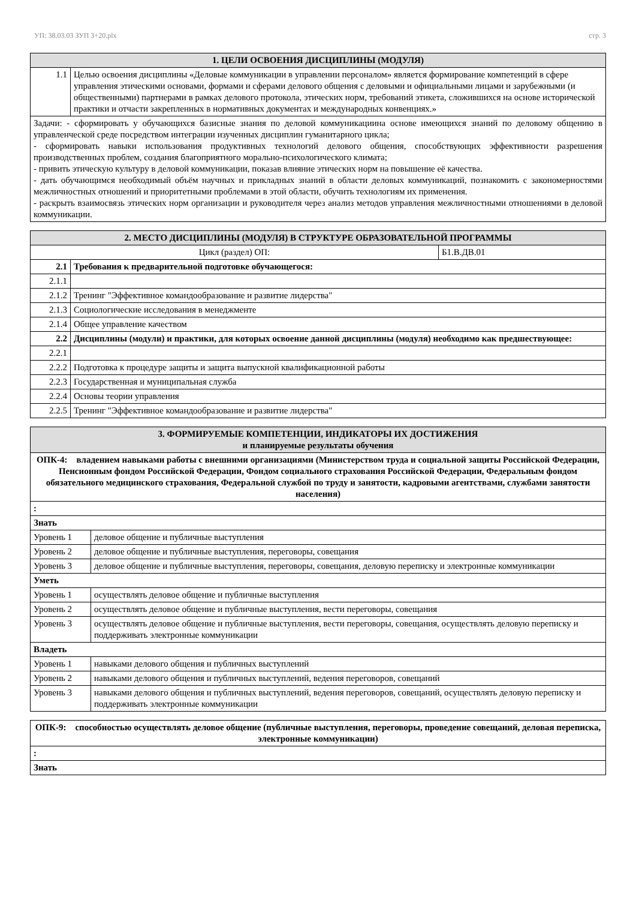УП: 38.03.03 ЗУП 3+20.plx стр. 3
| 1. ЦЕЛИ ОСВОЕНИЯ ДИСЦИПЛИНЫ (МОДУЛЯ) | |
| --- | --- |
| 1.1 | Целью освоения дисциплины «Деловые коммуникации в управлении персоналом» является формирование компетенций в сфере управления этическими основами, формами и сферами делового общения с деловыми и официальными лицами и зарубежными (и общественными) партнерами в рамках делового протокола, этических норм, требований этикета, сложившихся на основе исторической практики и отчасти закрепленных в нормативных документах и международных конвенциях.» |
| Задачи: - сформировать у обучающихся базисные знания по деловой коммуникациина основе имеющихся знаний по деловому общению в управленческой среде посредством интеграции изученных дисциплин гуманитарного цикла; - сформировать навыки использования продуктивных технологий делового общения, способствующих эффективности разрешения производственных проблем, создания благоприятного морально-психологического климата; - привить этическую культуру в деловой коммуникации, показав влияние этических норм на повышение её качества. - дать обучающимся необходимый объём научных и прикладных знаний в области деловых коммуникаций, познакомить с закономерностями межличностных отношений и приоритетными проблемами в этой области, обучить технологиям их применения. - раскрыть взаимосвязь этических норм организации и руководителя через анализ методов управления межличностными отношениями в деловой коммуникации. | |
| 2. МЕСТО ДИСЦИПЛИНЫ (МОДУЛЯ) В СТРУКТУРЕ ОБРАЗОВАТЕЛЬНОЙ ПРОГРАММЫ | | |
| --- | --- | --- |
| Цикл (раздел) ОП: | | Б1.В.ДВ.01 |
| 2.1 | Требования к предварительной подготовке обучающегося: | |
| 2.1.1 | | |
| 2.1.2 | Тренинг "Эффективное командообразование и развитие лидерства" | |
| 2.1.3 | Социологические исследования в менеджменте | |
| 2.1.4 | Общее управление качеством | |
| 2.2 | Дисциплины (модули) и практики, для которых освоение данной дисциплины (модуля) необходимо как предшествующее: | |
| 2.2.1 | | |
| 2.2.2 | Подготовка к процедуре защиты и защита выпускной квалификационной работы | |
| 2.2.3 | Государственная и муниципальная служба | |
| 2.2.4 | Основы теории управления | |
| 2.2.5 | Тренинг "Эффективное командообразование и развитие лидерства" | |
| 3. ФОРМИРУЕМЫЕ КОМПЕТЕНЦИИ, ИНДИКАТОРЫ ИХ ДОСТИЖЕНИЯ и планируемые результаты обучения | |
| --- | --- |
| ОПК-4: владением навыками работы с внешними организациями (Министерством труда и социальной защиты Российской Федерации, Пенсионным фондом Российской Федерации, Фондом социального страхования Российской Федерации, Федеральным фондом обязательного медицинского страхования, Федеральной службой по труду и занятости, кадровыми агентствами, службами занятости населения) | |
| : | |
| Знать | |
| Уровень 1 | деловое общение и публичные выступления |
| Уровень 2 | деловое общение и публичные выступления, переговоры, совещания |
| Уровень 3 | деловое общение и публичные выступления, переговоры, совещания, деловую переписку и электронные коммуникации |
| Уметь | |
| Уровень 1 | осуществлять деловое общение и публичные выступления |
| Уровень 2 | осуществлять деловое общение и публичные выступления, вести переговоры, совещания |
| Уровень 3 | осуществлять деловое общение и публичные выступления, вести переговоры, совещания, осуществлять деловую переписку и поддерживать электронные коммуникации |
| Владеть | |
| Уровень 1 | навыками делового общения и публичных выступлений |
| Уровень 2 | навыками делового общения и публичных выступлений, ведения переговоров, совещаний |
| Уровень 3 | навыками делового общения и публичных выступлений, ведения переговоров, совещаний, осуществлять деловую переписку и поддерживать электронные коммуникации |
| ОПК-9: способностью осуществлять деловое общение (публичные выступления, переговоры, проведение совещаний, деловая переписка, электронные коммуникации) |
| : |
| Знать |